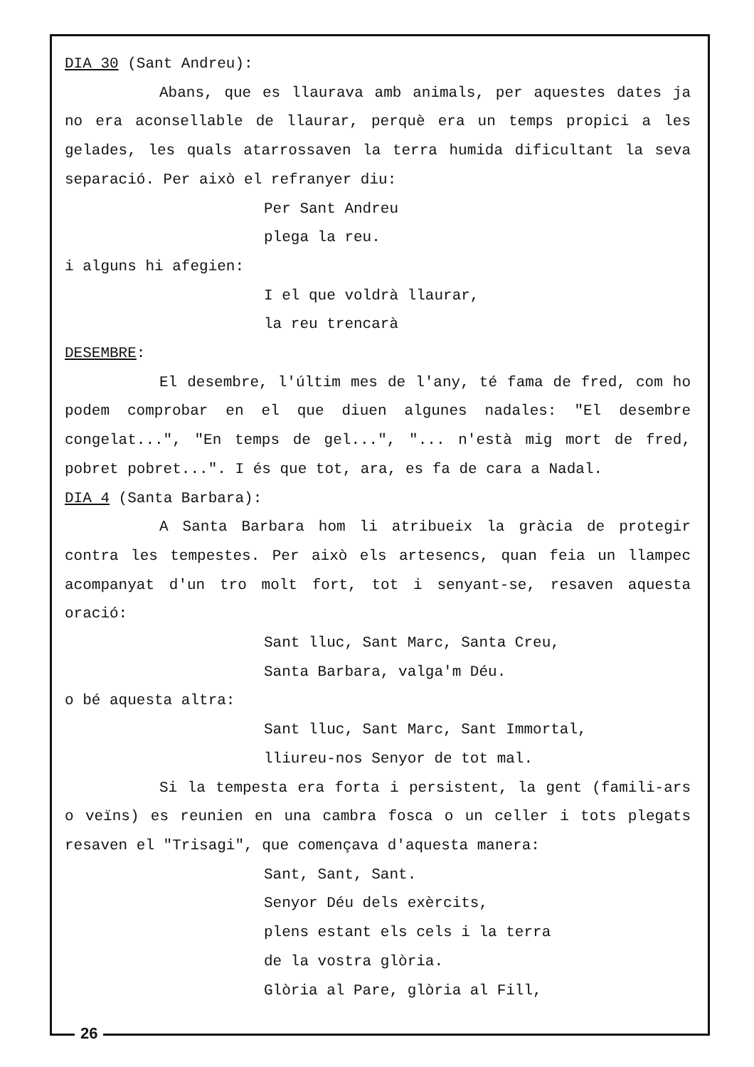DIA 30 (Sant Andreu):
Abans, que es llaurava amb animals, per aquestes dates ja no era aconsellable de llaurar, perquè era un temps propici a les gelades, les quals atarrossaven la terra humida dificultant la seva separació. Per això el refranyer diu:
Per Sant Andreu
plega la reu.
i alguns hi afegien:
I el que voldrà llaurar,
la reu trencarà
DESEMBRE:
El desembre, l'últim mes de l'any, té fama de fred, com ho podem comprobar en el que diuen algunes nadales: "El desembre congelat...", "En temps de gel...", "... n'està mig mort de fred, pobret pobret...". I és que tot, ara, es fa de cara a Nadal.
DIA 4 (Santa Barbara):
A Santa Barbara hom li atribueix la gràcia de protegir contra les tempestes. Per això els artesencs, quan feia un llampec acompanyat d'un tro molt fort, tot i senyant-se, resaven aquesta oració:
Sant lluc, Sant Marc, Santa Creu,
Santa Barbara, valga'm Déu.
o bé aquesta altra:
Sant lluc, Sant Marc, Sant Immortal,
lliureu-nos Senyor de tot mal.
Si la tempesta era forta i persistent, la gent (famili-ars o veïns) es reunien en una cambra fosca o un celler i tots plegats resaven el "Trisagi", que començava d'aquesta manera:
Sant, Sant, Sant.
Senyor Déu dels exèrcits,
plens estant els cels i la terra
de la vostra glòria.
Glòria al Pare, glòria al Fill,
26